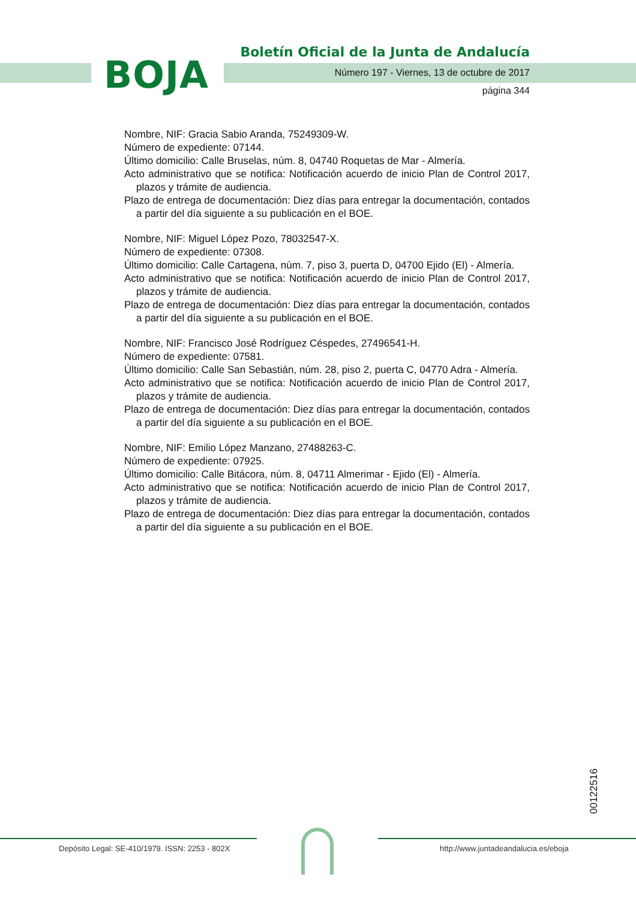BOJA
Boletín Oficial de la Junta de Andalucía
Número 197 - Viernes, 13 de octubre de 2017
página 344
Nombre, NIF: Gracia Sabio Aranda, 75249309-W.
Número de expediente: 07144.
Último domicilio: Calle Bruselas, núm. 8, 04740 Roquetas de Mar - Almería.
Acto administrativo que se notifica: Notificación acuerdo de inicio Plan de Control 2017, plazos y trámite de audiencia.
Plazo de entrega de documentación: Diez días para entregar la documentación, contados a partir del día siguiente a su publicación en el BOE.
Nombre, NIF: Miguel López Pozo, 78032547-X.
Número de expediente: 07308.
Último domicilio: Calle Cartagena, núm. 7, piso 3, puerta D, 04700 Ejido (El) - Almería.
Acto administrativo que se notifica: Notificación acuerdo de inicio Plan de Control 2017, plazos y trámite de audiencia.
Plazo de entrega de documentación: Diez días para entregar la documentación, contados a partir del día siguiente a su publicación en el BOE.
Nombre, NIF: Francisco José Rodríguez Céspedes, 27496541-H.
Número de expediente: 07581.
Último domicilio: Calle San Sebastián, núm. 28, piso 2, puerta C, 04770 Adra - Almería.
Acto administrativo que se notifica: Notificación acuerdo de inicio Plan de Control 2017, plazos y trámite de audiencia.
Plazo de entrega de documentación: Diez días para entregar la documentación, contados a partir del día siguiente a su publicación en el BOE.
Nombre, NIF: Emilio López Manzano, 27488263-C.
Número de expediente: 07925.
Último domicilio: Calle Bitácora, núm. 8, 04711 Almerimar - Ejido (El) - Almería.
Acto administrativo que se notifica: Notificación acuerdo de inicio Plan de Control 2017, plazos y trámite de audiencia.
Plazo de entrega de documentación: Diez días para entregar la documentación, contados a partir del día siguiente a su publicación en el BOE.
00122516
Depósito Legal: SE-410/1979. ISSN: 2253 - 802X
http://www.juntadeandalucia.es/eboja